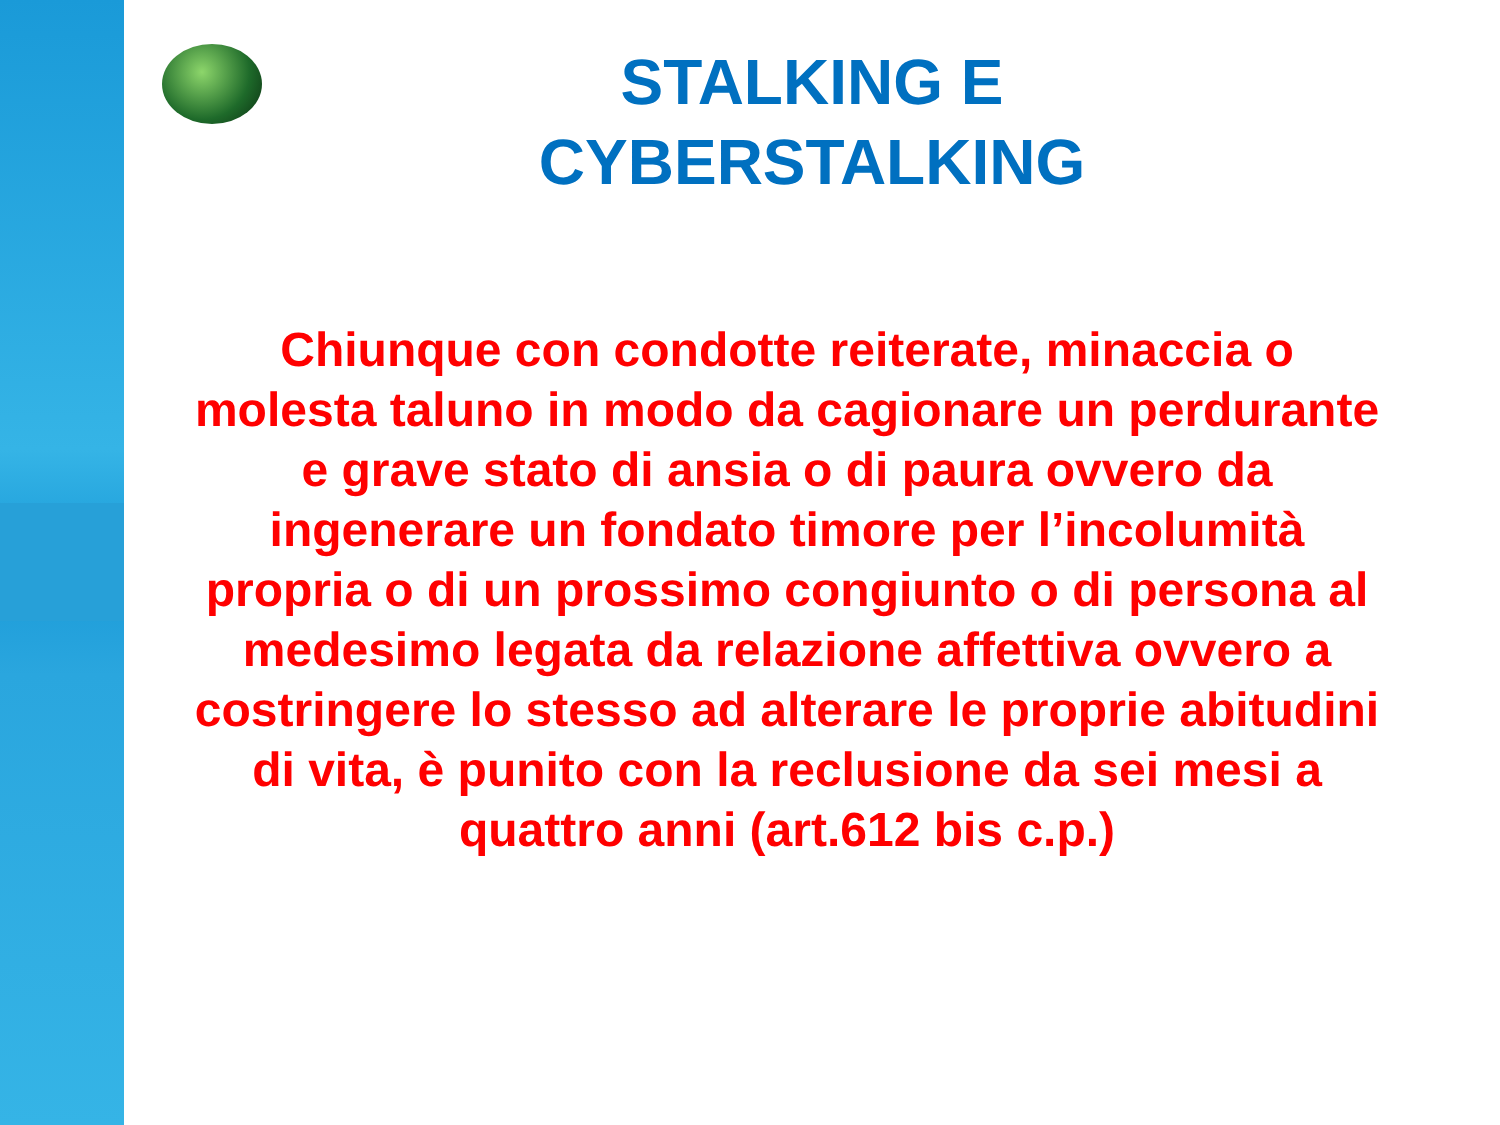STALKING E
CYBERSTALKING
Chiunque con condotte reiterate, minaccia o molesta taluno in modo da cagionare un perdurante e grave stato di ansia o di paura ovvero da ingenerare un fondato timore per l’incolumità propria o di un prossimo congiunto o di persona al medesimo legata da relazione affettiva ovvero a costringere lo stesso ad alterare le proprie abitudini di vita, è punito con la reclusione da sei mesi a quattro anni (art.612 bis c.p.)